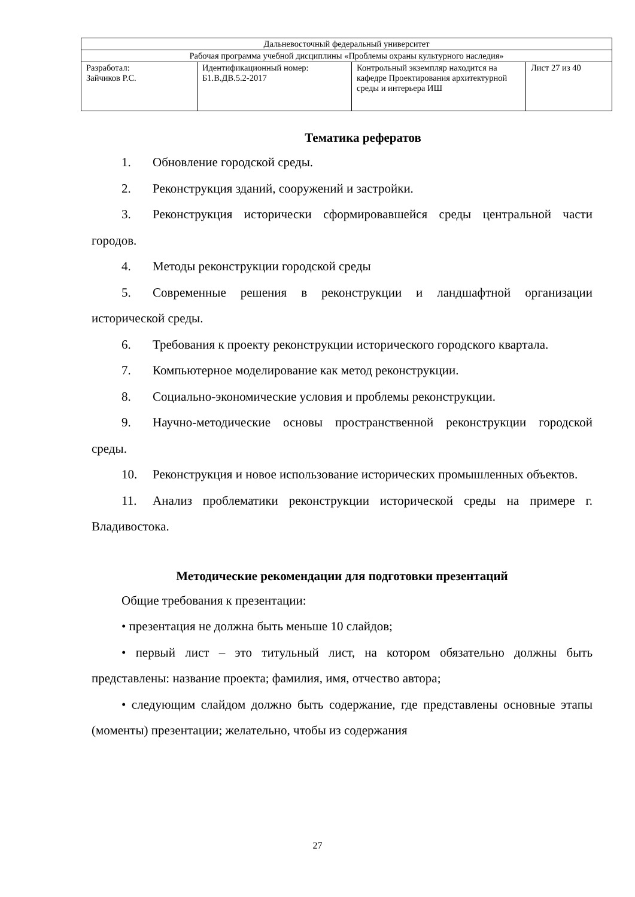| Дальневосточный федеральный университет | | | |
| Рабочая программа учебной дисциплины «Проблемы охраны культурного наследия» | | | |
| Разработал: Зайчиков Р.С. | Идентификационный номер: Б1.В.ДВ.5.2-2017 | Контрольный экземпляр находится на кафедре Проектирования архитектурной среды и интерьера ИШ | Лист 27 из 40 |
Тематика рефератов
1. Обновление городской среды.
2. Реконструкция зданий, сооружений и застройки.
3. Реконструкция исторически сформировавшейся среды центральной части городов.
4. Методы реконструкции городской среды
5. Современные решения в реконструкции и ландшафтной организации исторической среды.
6. Требования к проекту реконструкции исторического городского квартала.
7. Компьютерное моделирование как метод реконструкции.
8. Социально-экономические условия и проблемы реконструкции.
9. Научно-методические основы пространственной реконструкции городской среды.
10. Реконструкция и новое использование исторических промышленных объектов.
11. Анализ проблематики реконструкции исторической среды на примере г. Владивостока.
Методические рекомендации для подготовки презентаций
Общие требования к презентации:
• презентация не должна быть меньше 10 слайдов;
• первый лист – это титульный лист, на котором обязательно должны быть представлены: название проекта; фамилия, имя, отчество автора;
• следующим слайдом должно быть содержание, где представлены основные этапы (моменты) презентации; желательно, чтобы из содержания
27